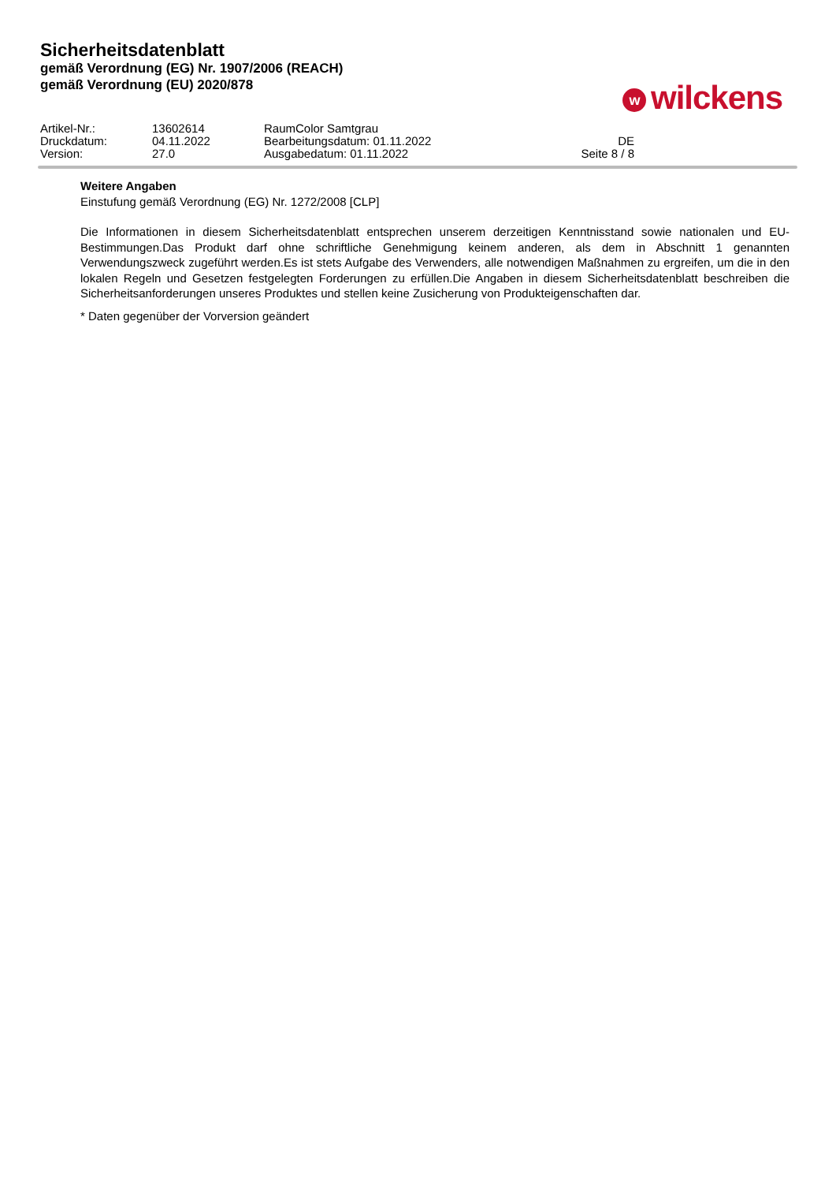Sicherheitsdatenblatt
gemäß Verordnung (EG) Nr. 1907/2006 (REACH)
gemäß Verordnung (EU) 2020/878
wwilckens
| Artikel-Nr.: | 13602614 | RaumColor Samtgrau | |
| Druckdatum: | 04.11.2022 | Bearbeitungsdatum: 01.11.2022 | DE |
| Version: | 27.0 | Ausgabedatum: 01.11.2022 | Seite 8 / 8 |
Weitere Angaben
Einstufung gemäß Verordnung (EG) Nr. 1272/2008 [CLP]
Die Informationen in diesem Sicherheitsdatenblatt entsprechen unserem derzeitigen Kenntnisstand sowie nationalen und EU-Bestimmungen.Das Produkt darf ohne schriftliche Genehmigung keinem anderen, als dem in Abschnitt 1 genannten Verwendungszweck zugeführt werden.Es ist stets Aufgabe des Verwenders, alle notwendigen Maßnahmen zu ergreifen, um die in den lokalen Regeln und Gesetzen festgelegten Forderungen zu erfüllen.Die Angaben in diesem Sicherheitsdatenblatt beschreiben die Sicherheitsanforderungen unseres Produktes und stellen keine Zusicherung von Produkteigenschaften dar.
* Daten gegenüber der Vorversion geändert